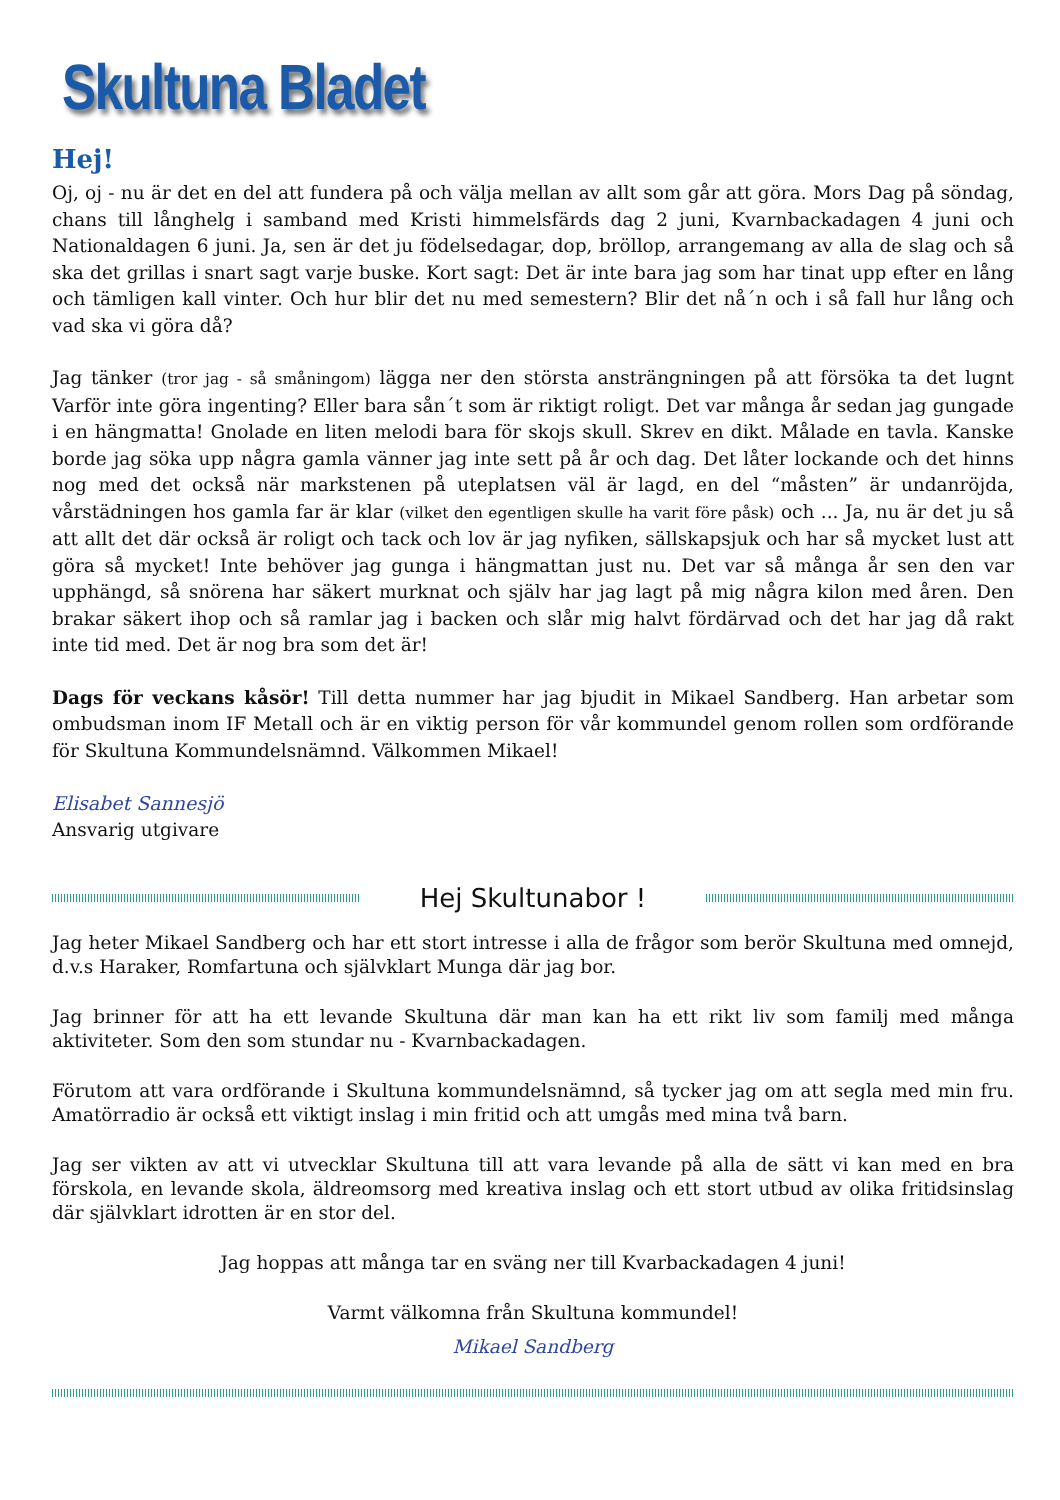Skultuna Bladet
Hej!
Oj, oj - nu är det en del att fundera på och välja mellan av allt som går att göra. Mors Dag på söndag, chans till långhelg i samband med Kristi himmelsfärds dag 2 juni, Kvarnbackadagen 4 juni och Nationaldagen 6 juni. Ja, sen är det ju födelsedagar, dop, bröllop, arrangemang av alla de slag och så ska det grillas i snart sagt varje buske. Kort sagt: Det är inte bara jag som har tinat upp efter en lång och tämligen kall vinter. Och hur blir det nu med semestern? Blir det nå´n och i så fall hur lång och vad ska vi göra då?
Jag tänker (tror jag - så småningom) lägga ner den största ansträngningen på att försöka ta det lugnt Varför inte göra ingenting? Eller bara sån´t som är riktigt roligt. Det var många år sedan jag gungade i en hängmatta! Gnolade en liten melodi bara för skojs skull. Skrev en dikt. Målade en tavla. Kanske borde jag söka upp några gamla vänner jag inte sett på år och dag. Det låter lockande och det hinns nog med det också när markstenen på uteplatsen väl är lagd, en del “måsten” är undanröjda, vårstädningen hos gamla far är klar (vilket den egentligen skulle ha varit före påsk) och ... Ja, nu är det ju så att allt det där också är roligt och tack och lov är jag nyfiken, sällskapsjuk och har så mycket lust att göra så mycket! Inte behöver jag gunga i hängmattan just nu. Det var så många år sen den var upphängd, så snörena har säkert murknat och själv har jag lagt på mig några kilon med åren. Den brakar säkert ihop och så ramlar jag i backen och slår mig halvt fördärvad och det har jag då rakt inte tid med. Det är nog bra som det är!
Dags för veckans kåsör! Till detta nummer har jag bjudit in Mikael Sandberg. Han arbetar som ombudsman inom IF Metall och är en viktig person för vår kommundel genom rollen som ordförande för Skultuna Kommundelsnämnd. Välkommen Mikael!
Elisabet Sannesjö
Ansvarig utgivare
Hej Skultunabor !
Jag heter Mikael Sandberg och har ett stort intresse i alla de frågor som berör Skultuna med omnejd, d.v.s Haraker, Romfartuna och självklart Munga där jag bor.
Jag brinner för att ha ett levande Skultuna där man kan ha ett rikt liv som familj med många aktiviteter. Som den som stundar nu - Kvarnbackadagen.
Förutom att vara ordförande i Skultuna kommundelsnämnd, så tycker jag om att segla med min fru. Amatörradio är också ett viktigt inslag i min fritid och att umgås med mina två barn.
Jag ser vikten av att vi utvecklar Skultuna till att vara levande på alla de sätt vi kan med en bra förskola, en levande skola, äldreomsorg med kreativa inslag och ett stort utbud av olika fritidsinslag där självklart idrotten är en stor del.
Jag hoppas att många tar en sväng ner till Kvarbackadagen 4 juni!
Varmt välkomna från Skultuna kommundel!
Mikael Sandberg